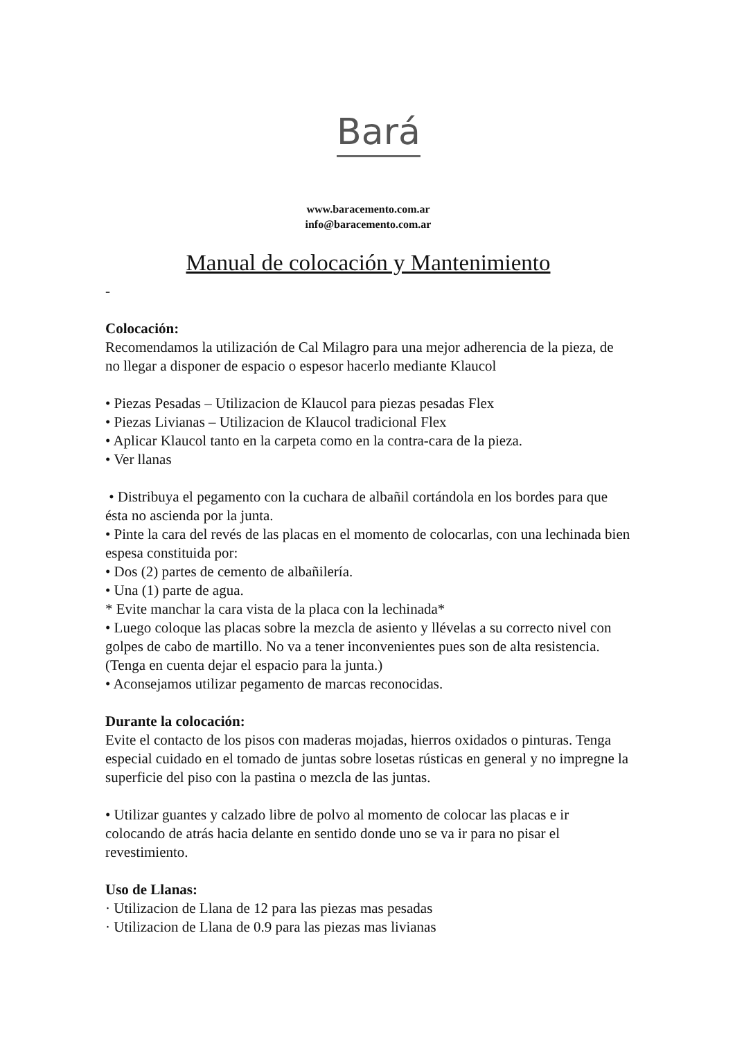Bará
www.baracemento.com.ar
info@baracemento.com.ar
Manual de colocación y Mantenimiento
-
Colocación:
Recomendamos la utilización de Cal Milagro para una mejor adherencia de la pieza, de no llegar a disponer de espacio o espesor hacerlo mediante Klaucol
• Piezas Pesadas – Utilizacion de Klaucol para piezas pesadas Flex
• Piezas Livianas – Utilizacion de Klaucol tradicional Flex
• Aplicar Klaucol tanto en la carpeta como en la contra-cara de la pieza.
• Ver llanas
• Distribuya el pegamento con la cuchara de albañil cortándola en los bordes para que ésta no ascienda por la junta.
• Pinte la cara del revés de las placas en el momento de colocarlas, con una lechinada bien espesa constituida por:
• Dos (2) partes de cemento de albañilería.
• Una (1) parte de agua.
* Evite manchar la cara vista de la placa con la lechinada*
• Luego coloque las placas sobre la mezcla de asiento y llévelas a su correcto nivel con golpes de cabo de martillo. No va a tener inconvenientes pues son de alta resistencia. (Tenga en cuenta dejar el espacio para la junta.)
• Aconsejamos utilizar pegamento de marcas reconocidas.
Durante la colocación:
Evite el contacto de los pisos con maderas mojadas, hierros oxidados o pinturas. Tenga especial cuidado en el tomado de juntas sobre losetas rústicas en general y no impregne la superficie del piso con la pastina o mezcla de las juntas.
• Utilizar guantes y calzado libre de polvo al momento de colocar las placas e ir colocando de atrás hacia delante en sentido donde uno se va ir para no pisar el revestimiento.
Uso de Llanas:
· Utilizacion de Llana de 12 para las piezas mas pesadas
· Utilizacion de Llana de 0.9 para las piezas mas livianas